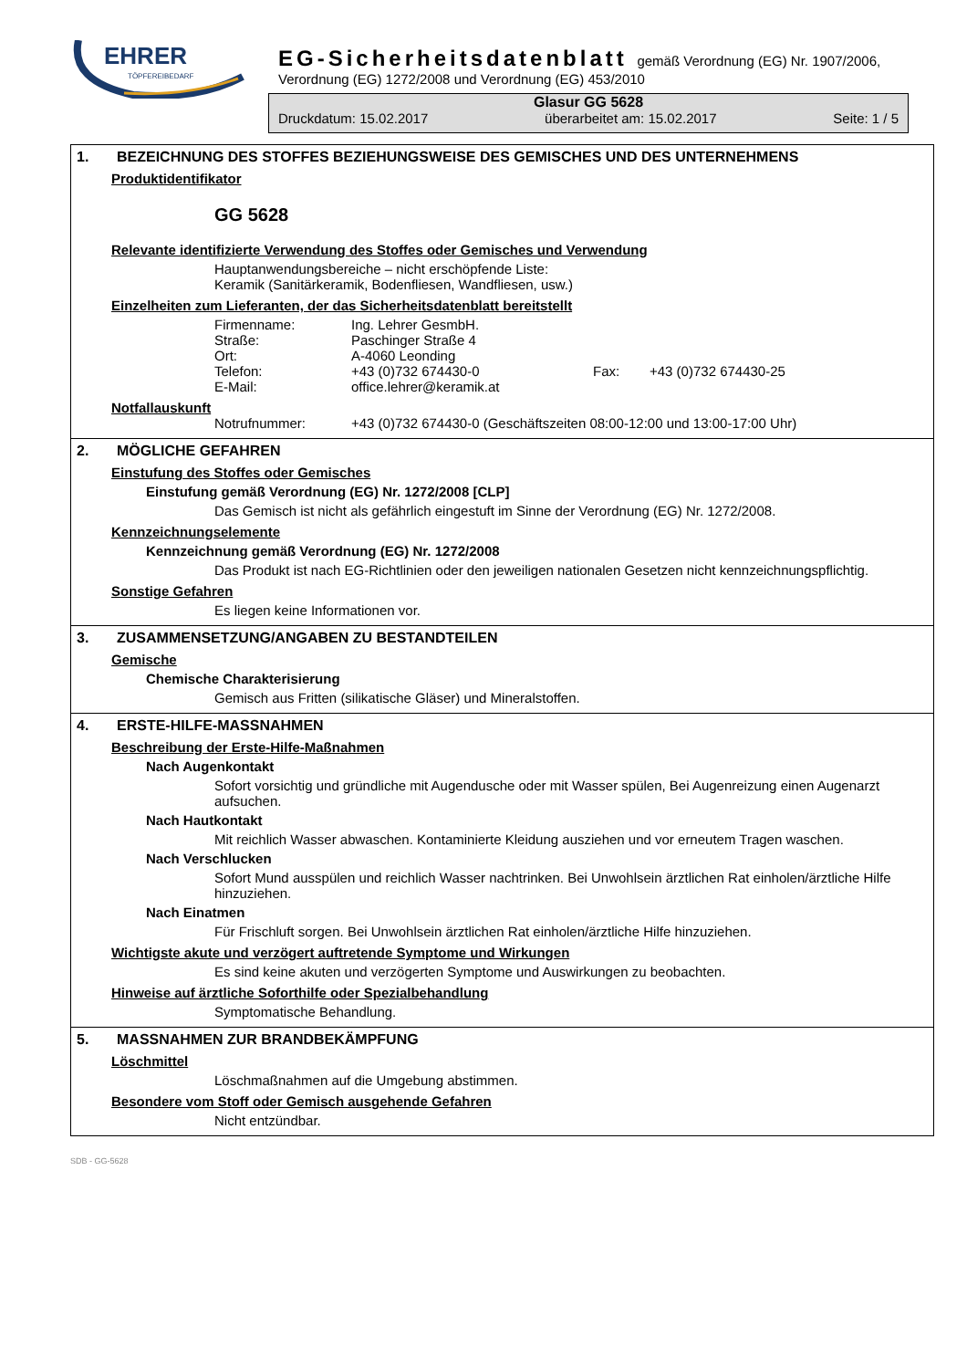EHRER
TÖPFEREIBEDARF
EG-Sicherheitsdatenblatt gemäß Verordnung (EG) Nr. 1907/2006,
Verordnung (EG) 1272/2008 und Verordnung (EG) 453/2010
Glasur GG 5628
Druckdatum: 15.02.2017 überarbeitet am: 15.02.2017 Seite: 1 / 5
1. BEZEICHNUNG DES STOFFES BEZIEHUNGSWEISE DES GEMISCHES UND DES UNTERNEHMENS
Produktidentifikator
GG 5628
Relevante identifizierte Verwendung des Stoffes oder Gemisches und Verwendung
Hauptanwendungsbereiche – nicht erschöpfende Liste:
Keramik (Sanitärkeramik, Bodenfliesen, Wandfliesen, usw.)
Einzelheiten zum Lieferanten, der das Sicherheitsdatenblatt bereitstellt
Firmenname: Ing. Lehrer GesmbH. Straße: Paschinger Straße 4 Ort: A-4060 Leonding Telefon: +43 (0)732 674430-0 Fax: +43 (0)732 674430-25 E-Mail: office.lehrer@keramik.at
Notfallauskunft
Notrufnummer: +43 (0)732 674430-0 (Geschäftszeiten 08:00-12:00 und 13:00-17:00 Uhr)
2. MÖGLICHE GEFAHREN
Einstufung des Stoffes oder Gemisches
Einstufung gemäß Verordnung (EG) Nr. 1272/2008 [CLP]
Das Gemisch ist nicht als gefährlich eingestuft im Sinne der Verordnung (EG) Nr. 1272/2008.
Kennzeichnungselemente
Kennzeichnung gemäß Verordnung (EG) Nr. 1272/2008
Das Produkt ist nach EG-Richtlinien oder den jeweiligen nationalen Gesetzen nicht kennzeichnungspflichtig.
Sonstige Gefahren
Es liegen keine Informationen vor.
3. ZUSAMMENSETZUNG/ANGABEN ZU BESTANDTEILEN
Gemische
Chemische Charakterisierung
Gemisch aus Fritten (silikatische Gläser) und Mineralstoffen.
4. ERSTE-HILFE-MASSNAHMEN
Beschreibung der Erste-Hilfe-Maßnahmen
Nach Augenkontakt
Sofort vorsichtig und gründliche mit Augendusche oder mit Wasser spülen, Bei Augenreizung einen Augenarzt aufsuchen.
Nach Hautkontakt
Mit reichlich Wasser abwaschen. Kontaminierte Kleidung ausziehen und vor erneutem Tragen waschen.
Nach Verschlucken
Sofort Mund ausspülen und reichlich Wasser nachtrinken. Bei Unwohlsein ärztlichen Rat einholen/ärztliche Hilfe hinzuziehen.
Nach Einatmen
Für Frischluft sorgen. Bei Unwohlsein ärztlichen Rat einholen/ärztliche Hilfe hinzuziehen.
Wichtigste akute und verzögert auftretende Symptome und Wirkungen
Es sind keine akuten und verzögerten Symptome und Auswirkungen zu beobachten.
Hinweise auf ärztliche Soforthilfe oder Spezialbehandlung
Symptomatische Behandlung.
5. MASSNAHMEN ZUR BRANDBEKÄMPFUNG
Löschmittel
Löschmaßnahmen auf die Umgebung abstimmen.
Besondere vom Stoff oder Gemisch ausgehende Gefahren
Nicht entzündbar.
SDB - GG-5628